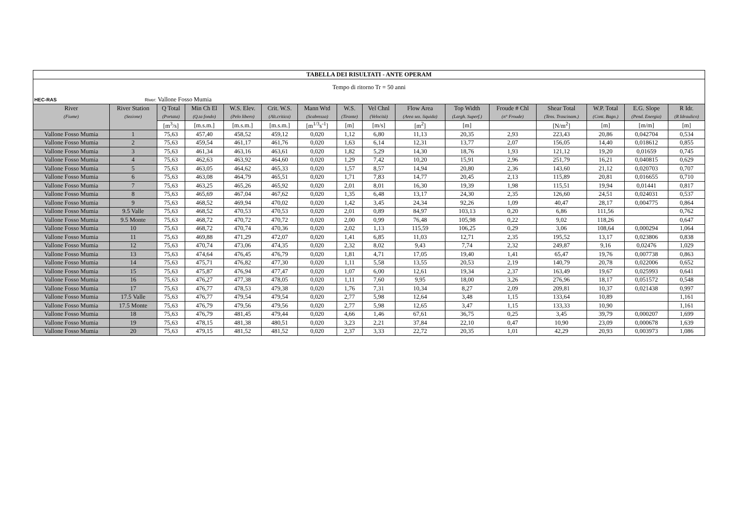| TABELLA DEI RISULTATI - ANTE OPERAM | | | | | | | | | | | | | | | |
| Tempo di ritorno Tr = 50 anni | | | | | | | | | | | | | | | |
| HEC-RAS River: Vallone Fosso Mumia | | | | | | | | | | | | | | | |
| River | River Station | Q Total | Min Ch El | W.S. Elev. | Crit. W.S. | Mann Wtd | W.S. | Vel Chnl | Flow Area | Top Width | Froude # Chl | Shear Total | W.P. Total | E.G. Slope | R Idr. |
| (Fiume) | (Sezione) | (Portata) | (Q.ta fondo) | (Pelo libero) | (Alt.critica) | (Scabrezza) | (Tirante) | (Velocità) | (Area sez. liquida) | (Largh. Superf.) | (n° Froude) | (Tens. Trascinam.) | (Cont. Bagn.) | (Pend. Energia) | (R Idraulico) |
| | | [m<sup>3</sup>/s] | [m.s.m.] | [m.s.m.] | [m.s.m.] | [m<sup>1/3</sup>s<sup>-1</sup>] | [m] | [m/s] | [m<sup>2</sup>] | [m] | | [N/m<sup>2</sup>] | [m] | [m/m] | [m] |
| Vallone Fosso Mumia | 1 | 75,63 | 457,40 | 458,52 | 459,12 | 0,020 | 1,12 | 6,80 | 11,13 | 20,35 | 2,93 | 223,43 | 20,86 | 0,042704 | 0,534 |
| Vallone Fosso Mumia | 2 | 75,63 | 459,54 | 461,17 | 461,76 | 0,020 | 1,63 | 6,14 | 12,31 | 13,77 | 2,07 | 156,05 | 14,40 | 0,018612 | 0,855 |
| Vallone Fosso Mumia | 3 | 75,63 | 461,34 | 463,16 | 463,61 | 0,020 | 1,82 | 5,29 | 14,30 | 18,76 | 1,93 | 121,12 | 19,20 | 0,01659 | 0,745 |
| Vallone Fosso Mumia | 4 | 75,63 | 462,63 | 463,92 | 464,60 | 0,020 | 1,29 | 7,42 | 10,20 | 15,91 | 2,96 | 251,79 | 16,21 | 0,040815 | 0,629 |
| Vallone Fosso Mumia | 5 | 75,63 | 463,05 | 464,62 | 465,33 | 0,020 | 1,57 | 8,57 | 14,94 | 20,80 | 2,36 | 143,60 | 21,12 | 0,020703 | 0,707 |
| Vallone Fosso Mumia | 6 | 75,63 | 463,08 | 464,79 | 465,51 | 0,020 | 1,71 | 7,83 | 14,77 | 20,45 | 2,13 | 115,89 | 20,81 | 0,016655 | 0,710 |
| Vallone Fosso Mumia | 7 | 75,63 | 463,25 | 465,26 | 465,92 | 0,020 | 2,01 | 8,01 | 16,30 | 19,39 | 1,98 | 115,51 | 19,94 | 0,01441 | 0,817 |
| Vallone Fosso Mumia | 8 | 75,63 | 465,69 | 467,04 | 467,62 | 0,020 | 1,35 | 6,48 | 13,17 | 24,30 | 2,35 | 126,60 | 24,51 | 0,024031 | 0,537 |
| Vallone Fosso Mumia | 9 | 75,63 | 468,52 | 469,94 | 470,02 | 0,020 | 1,42 | 3,45 | 24,34 | 92,26 | 1,09 | 40,47 | 28,17 | 0,004775 | 0,864 |
| Vallone Fosso Mumia | 9.5 Valle | 75,63 | 468,52 | 470,53 | 470,53 | 0,020 | 2,01 | 0,89 | 84,97 | 103,13 | 0,20 | 6,86 | 111,56 | | 0,762 |
| Vallone Fosso Mumia | 9.5 Monte | 75,63 | 468,72 | 470,72 | 470,72 | 0,020 | 2,00 | 0,99 | 76,48 | 105,98 | 0,22 | 9,02 | 118,26 | | 0,647 |
| Vallone Fosso Mumia | 10 | 75,63 | 468,72 | 470,74 | 470,36 | 0,020 | 2,02 | 1,13 | 115,59 | 106,25 | 0,29 | 3,06 | 108,64 | 0,000294 | 1,064 |
| Vallone Fosso Mumia | 11 | 75,63 | 469,88 | 471,29 | 472,07 | 0,020 | 1,41 | 6,85 | 11,03 | 12,71 | 2,35 | 195,52 | 13,17 | 0,023806 | 0,838 |
| Vallone Fosso Mumia | 12 | 75,63 | 470,74 | 473,06 | 474,35 | 0,020 | 2,32 | 8,02 | 9,43 | 7,74 | 2,32 | 249,87 | 9,16 | 0,02476 | 1,029 |
| Vallone Fosso Mumia | 13 | 75,63 | 474,64 | 476,45 | 476,79 | 0,020 | 1,81 | 4,71 | 17,05 | 19,40 | 1,41 | 65,47 | 19,76 | 0,007738 | 0,863 |
| Vallone Fosso Mumia | 14 | 75,63 | 475,71 | 476,82 | 477,30 | 0,020 | 1,11 | 5,58 | 13,55 | 20,53 | 2,19 | 140,79 | 20,78 | 0,022006 | 0,652 |
| Vallone Fosso Mumia | 15 | 75,63 | 475,87 | 476,94 | 477,47 | 0,020 | 1,07 | 6,00 | 12,61 | 19,34 | 2,37 | 163,49 | 19,67 | 0,025993 | 0,641 |
| Vallone Fosso Mumia | 16 | 75,63 | 476,27 | 477,38 | 478,05 | 0,020 | 1,11 | 7,60 | 9,95 | 18,00 | 3,26 | 276,96 | 18,17 | 0,051572 | 0,548 |
| Vallone Fosso Mumia | 17 | 75,63 | 476,77 | 478,53 | 479,38 | 0,020 | 1,76 | 7,31 | 10,34 | 8,27 | 2,09 | 209,81 | 10,37 | 0,021438 | 0,997 |
| Vallone Fosso Mumia | 17.5 Valle | 75,63 | 476,77 | 479,54 | 479,54 | 0,020 | 2,77 | 5,98 | 12,64 | 3,48 | 1,15 | 133,64 | 10,89 | | 1,161 |
| Vallone Fosso Mumia | 17.5 Monte | 75,63 | 476,79 | 479,56 | 479,56 | 0,020 | 2,77 | 5,98 | 12,65 | 3,47 | 1,15 | 133,33 | 10,90 | | 1,161 |
| Vallone Fosso Mumia | 18 | 75,63 | 476,79 | 481,45 | 479,44 | 0,020 | 4,66 | 1,46 | 67,61 | 36,75 | 0,25 | 3,45 | 39,79 | 0,000207 | 1,699 |
| Vallone Fosso Mumia | 19 | 75,63 | 478,15 | 481,38 | 480,51 | 0,020 | 3,23 | 2,21 | 37,84 | 22,10 | 0,47 | 10,90 | 23,09 | 0,000678 | 1,639 |
| Vallone Fosso Mumia | 20 | 75,63 | 479,15 | 481,52 | 481,52 | 0,020 | 2,37 | 3,33 | 22,72 | 20,35 | 1,01 | 42,29 | 20,93 | 0,003973 | 1,086 |